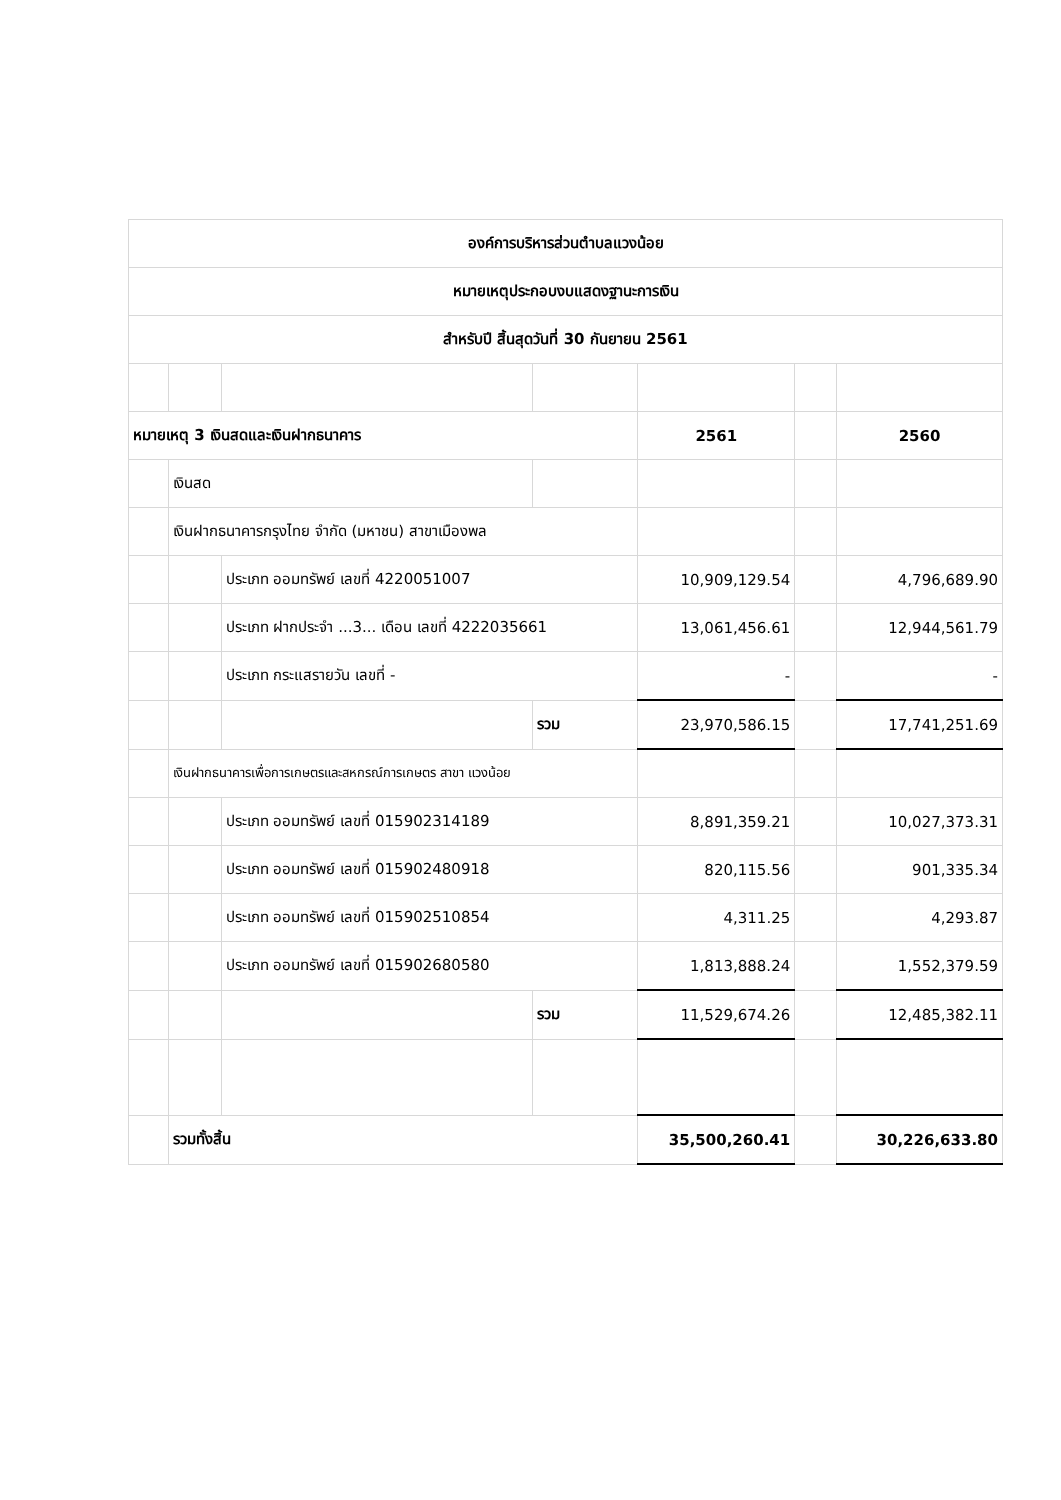| องค์การบริหารส่วนตำบลแวงน้อย | | | | | | |
| หมายเหตุประกอบงบแสดงฐานะการเงิน | | | | | | |
| สำหรับปี สิ้นสุดวันที่ 30 กันยายน 2561 | | | | | | |
| หมายเหตุ 3 เงินสดและเงินฝากธนาคาร | | | | 2561 | | 2560 |
| | เงินสด | | | | | |
| | เงินฝากธนาคารกรุงไทย จำกัด (มหาชน) สาขาเมืองพล | | | | | |
| | | ประเภท ออมทรัพย์ เลขที่ 4220051007 | | 10,909,129.54 | | 4,796,689.90 |
| | | ประเภท ฝากประจำ ...3... เดือน เลขที่ 4222035661 | | 13,061,456.61 | | 12,944,561.79 |
| | | ประเภท กระแสรายวัน เลขที่ - | | - | | - |
| | | | รวม | 23,970,586.15 | | 17,741,251.69 |
| | เงินฝากธนาคารเพื่อการเกษตรและสหกรณ์การเกษตร สาขา แวงน้อย | | | | | |
| | | ประเภท ออมทรัพย์ เลขที่ 015902314189 | | 8,891,359.21 | | 10,027,373.31 |
| | | ประเภท ออมทรัพย์ เลขที่ 015902480918 | | 820,115.56 | | 901,335.34 |
| | | ประเภท ออมทรัพย์ เลขที่ 015902510854 | | 4,311.25 | | 4,293.87 |
| | | ประเภท ออมทรัพย์ เลขที่ 015902680580 | | 1,813,888.24 | | 1,552,379.59 |
| | | | รวม | 11,529,674.26 | | 12,485,382.11 |
| | รวมทั้งสิ้น | | | 35,500,260.41 | | 30,226,633.80 |